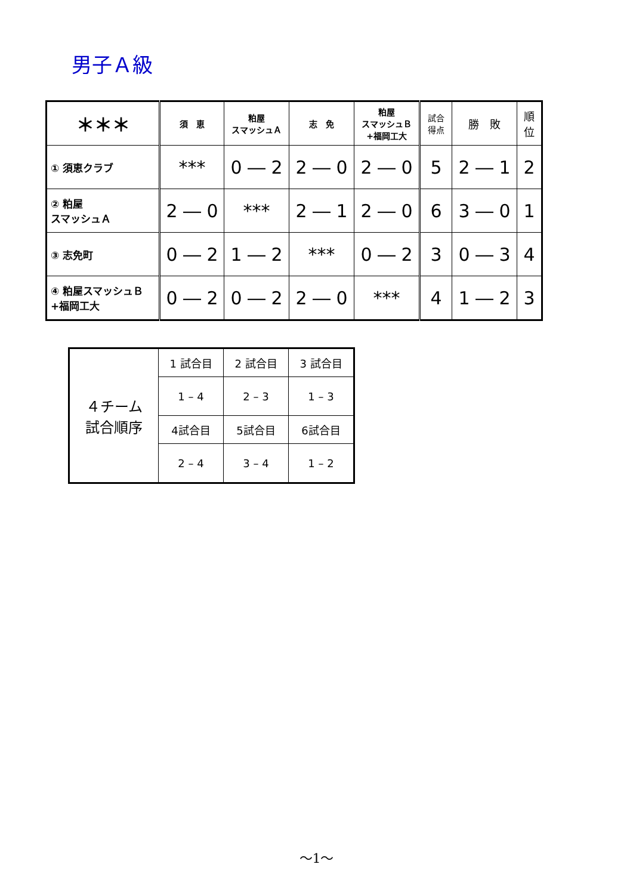男子Ａ級
| ＊＊＊ | 須 恵 | 粕屋 スマッシュＡ | 志 免 | 粕屋 スマッシュＢ +福岡工大 | 試合 得点 | 勝 敗 | 順 位 |
| ① 須恵クラブ | *** | 0 ― 2 | 2 ― 0 | 2 ― 0 | 5 | 2 ― 1 | 2 |
| ② 粕屋 スマッシュＡ | 2 ― 0 | *** | 2 ― 1 | 2 ― 0 | 6 | 3 ― 0 | 1 |
| ③ 志免町 | 0 ― 2 | 1 ― 2 | *** | 0 ― 2 | 3 | 0 ― 3 | 4 |
| ④ 粕屋スマッシュＢ +福岡工大 | 0 ― 2 | 0 ― 2 | 2 ― 0 | *** | 4 | 1 ― 2 | 3 |
| ４チーム 試合順序 | 1 試合目 | 2 試合目 | 3 試合目 |
| | 1 – 4 | 2 – 3 | 1 – 3 |
| | 4試合目 | 5試合目 | 6試合目 |
| | 2 – 4 | 3 – 4 | 1 – 2 |
～1～